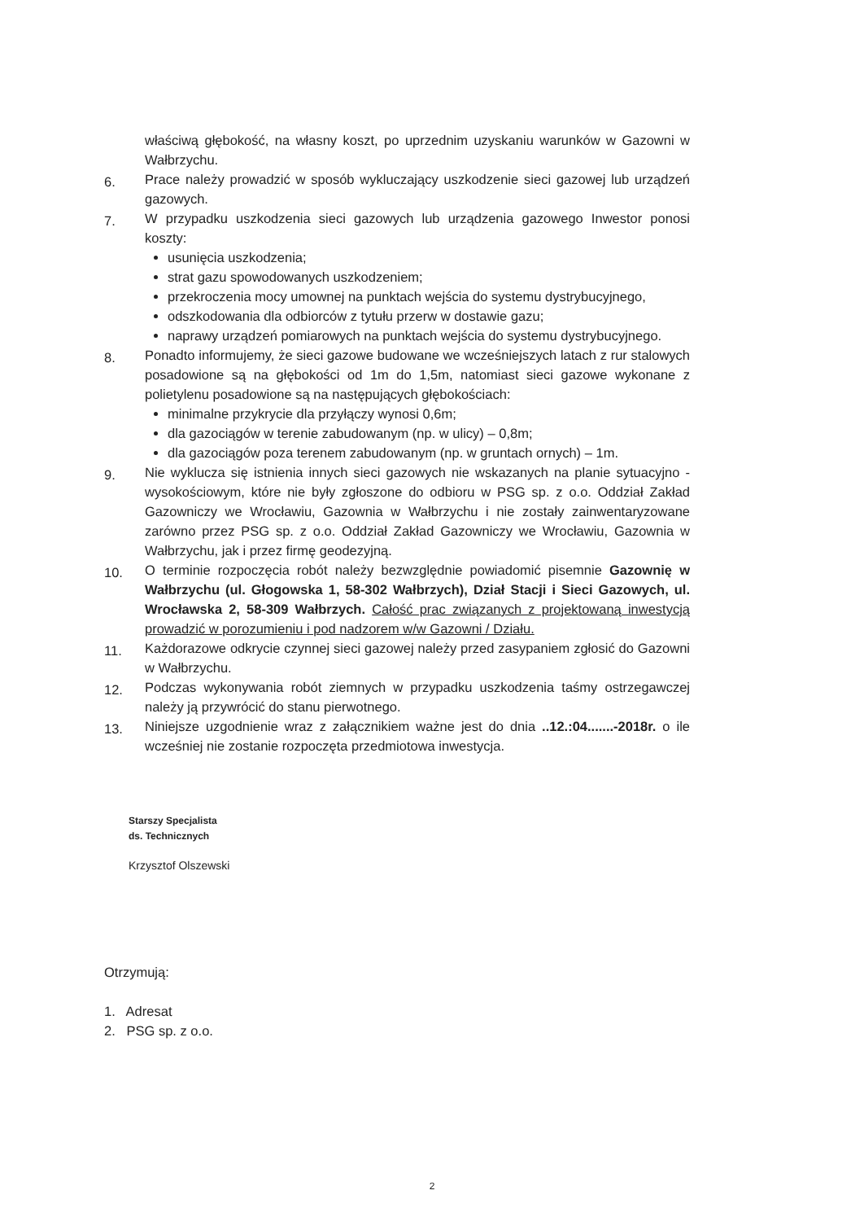właściwą głębokość, na własny koszt, po uprzednim uzyskaniu warunków w Gazowni w Wałbrzychu.
6.
Prace należy prowadzić w sposób wykluczający uszkodzenie sieci gazowej lub urządzeń gazowych.
7.
W przypadku uszkodzenia sieci gazowych lub urządzenia gazowego Inwestor ponosi koszty:
usunięcia uszkodzenia;
strat gazu spowodowanych uszkodzeniem;
przekroczenia mocy umownej na punktach wejścia do systemu dystrybucyjnego,
odszkodowania dla odbiorców z tytułu przerw w dostawie gazu;
naprawy urządzeń pomiarowych na punktach wejścia do systemu dystrybucyjnego.
8.
Ponadto informujemy, że sieci gazowe budowane we wcześniejszych latach z rur stalowych posadowione są na głębokości od 1m do 1,5m, natomiast sieci gazowe wykonane z polietylenu posadowione są na następujących głębokościach:
minimalne przykrycie dla przyłączy wynosi 0,6m;
dla gazociągów w terenie zabudowanym (np. w ulicy) – 0,8m;
dla gazociągów poza terenem zabudowanym (np. w gruntach ornych) – 1m.
9.
Nie wyklucza się istnienia innych sieci gazowych nie wskazanych na planie sytuacyjno - wysokościowym, które nie były zgłoszone do odbioru w PSG sp. z o.o. Oddział Zakład Gazowniczy we Wrocławiu, Gazownia w Wałbrzychu i nie zostały zainwentaryzowane zarówno przez PSG sp. z o.o. Oddział Zakład Gazowniczy we Wrocławiu, Gazownia w Wałbrzychu, jak i przez firmę geodezyjną.
10.
O terminie rozpoczęcia robót należy bezwzględnie powiadomić pisemnie Gazownię w Wałbrzychu (ul. Głogowska 1, 58-302 Wałbrzych), Dział Stacji i Sieci Gazowych, ul. Wrocławska 2, 58-309 Wałbrzych. Całość prac związanych z projektowaną inwestycją prowadzić w porozumieniu i pod nadzorem w/w Gazowni / Działu.
11.
Każdorazowe odkrycie czynnej sieci gazowej należy przed zasypaniem zgłosić do Gazowni w Wałbrzychu.
12.
Podczas wykonywania robót ziemnych w przypadku uszkodzenia taśmy ostrzegawczej należy ją przywrócić do stanu pierwotnego.
13.
Niniejsze uzgodnienie wraz z załącznikiem ważne jest do dnia ..12.:04.......-2018r. o ile wcześniej nie zostanie rozpoczęta przedmiotowa inwestycja.
Starszy Specjalista
ds. Technicznych
Krzysztof Olszewski
Otrzymują:
1. Adresat
2. PSG sp. z o.o.
2